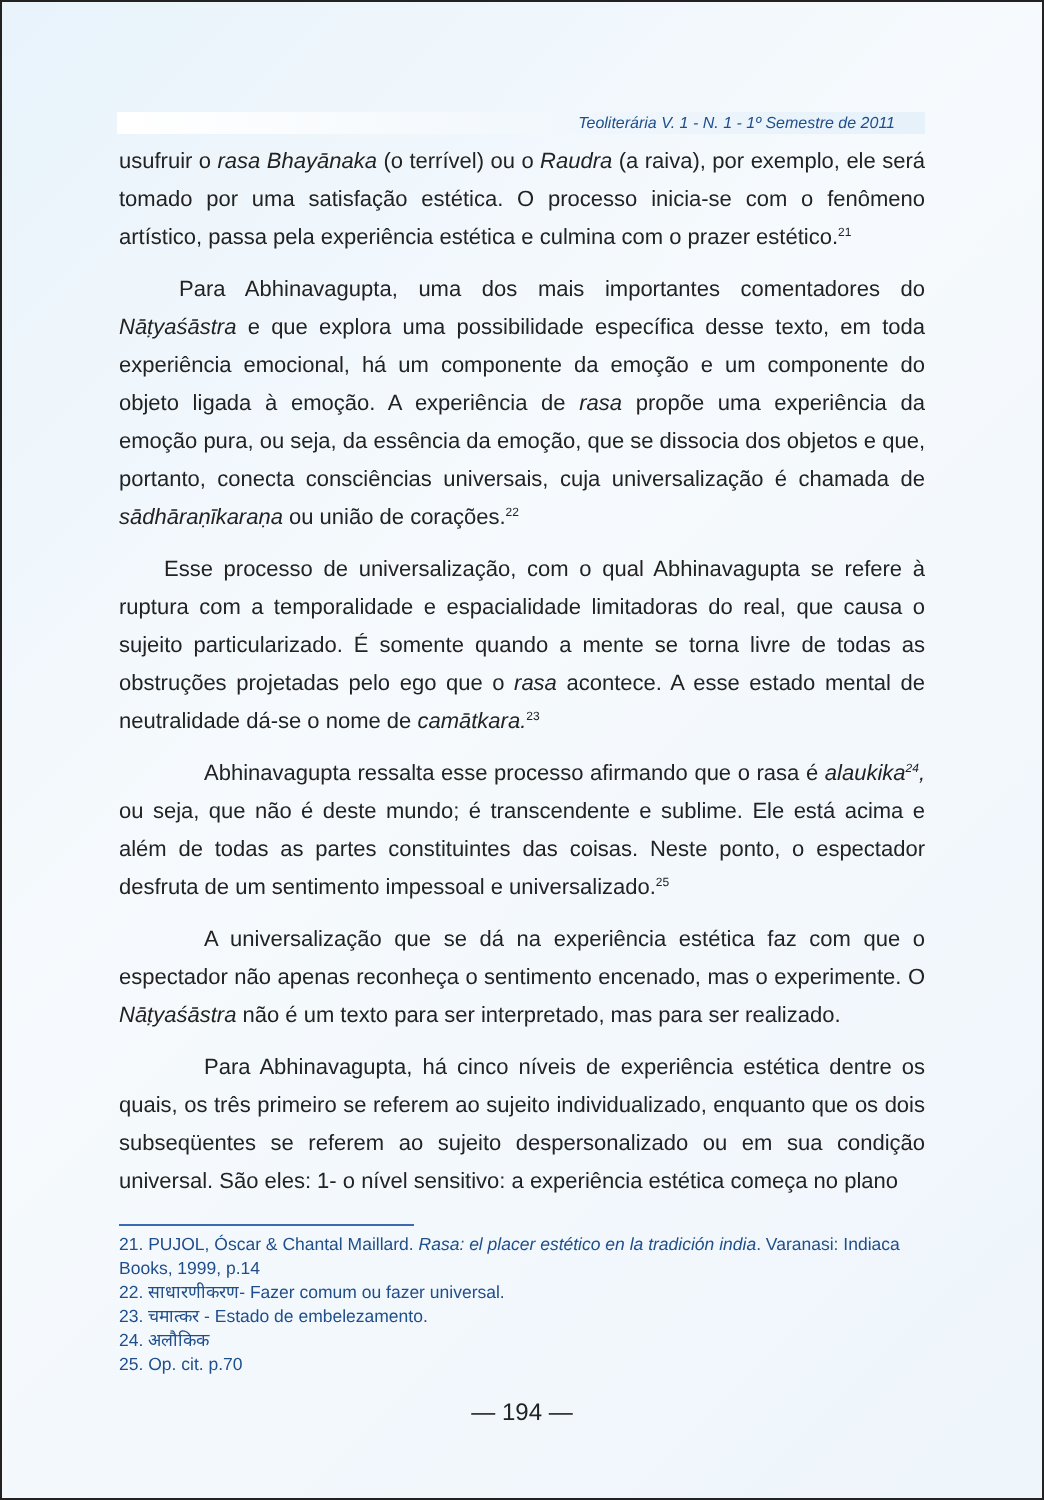Teoliterária V. 1 - N. 1 - 1º Semestre de 2011
usufruir o rasa Bhayānaka (o terrível) ou o Raudra (a raiva), por exemplo, ele será tomado por uma satisfação estética. O processo inicia-se com o fenômeno artístico, passa pela experiência estética e culmina com o prazer estético.<sup>21</sup>
Para Abhinavagupta, uma dos mais importantes comentadores do Nāṭyaśāstra e que explora uma possibilidade específica desse texto, em toda experiência emocional, há um componente da emoção e um componente do objeto ligada à emoção. A experiência de rasa propõe uma experiência da emoção pura, ou seja, da essência da emoção, que se dissocia dos objetos e que, portanto, conecta consciências universais, cuja universalização é chamada de sādhāraṇīkaraṇa ou união de corações.<sup>22</sup>
Esse processo de universalização, com o qual Abhinavagupta se refere à ruptura com a temporalidade e espacialidade limitadoras do real, que causa o sujeito particularizado. É somente quando a mente se torna livre de todas as obstruções projetadas pelo ego que o rasa acontece. A esse estado mental de neutralidade dá-se o nome de camātkara.<sup>23</sup>
Abhinavagupta ressalta esse processo afirmando que o rasa é alaukika<sup>24</sup>, ou seja, que não é deste mundo; é transcendente e sublime. Ele está acima e além de todas as partes constituintes das coisas. Neste ponto, o espectador desfruta de um sentimento impessoal e universalizado.<sup>25</sup>
A universalização que se dá na experiência estética faz com que o espectador não apenas reconheça o sentimento encenado, mas o experimente. O Nāṭyaśāstra não é um texto para ser interpretado, mas para ser realizado.
Para Abhinavagupta, há cinco níveis de experiência estética dentre os quais, os três primeiro se referem ao sujeito individualizado, enquanto que os dois subseqüentes se referem ao sujeito despersonalizado ou em sua condição universal. São eles: 1- o nível sensitivo: a experiência estética começa no plano
21. PUJOL, Óscar & Chantal Maillard. Rasa: el placer estético en la tradición india. Varanasi: Indiaca Books, 1999, p.14
22. साधारणीकरण- Fazer comum ou fazer universal.
23. चमात्कर - Estado de embelezamento.
24. अलौकिक
25. Op. cit. p.70
— 194 —